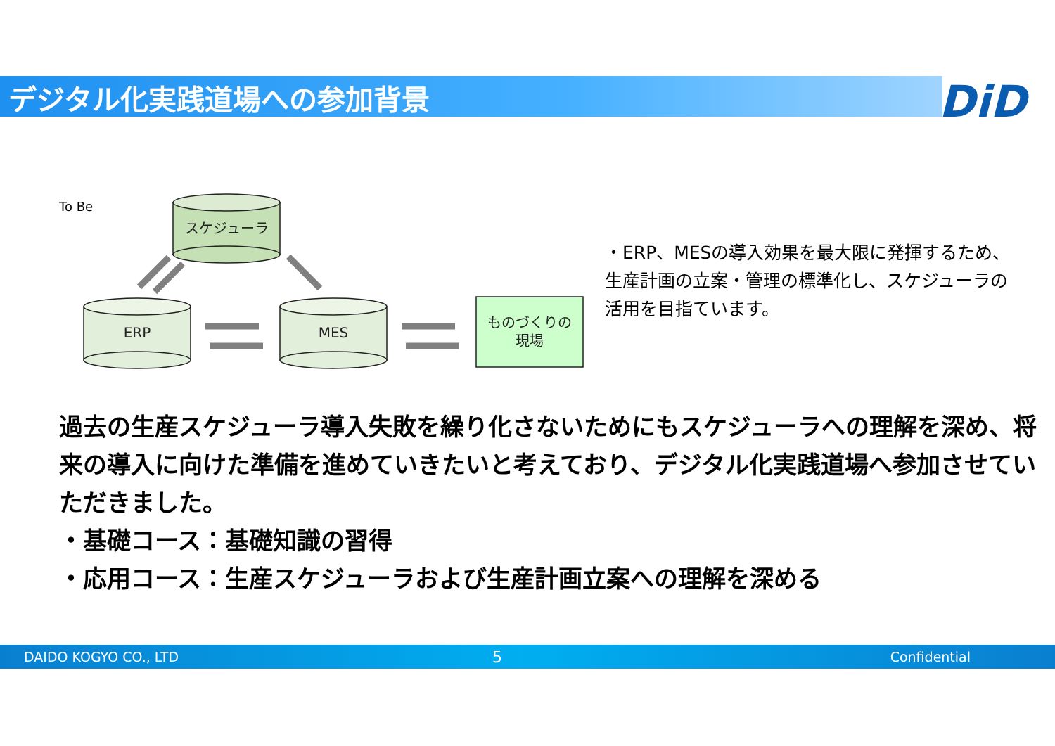デジタル化実践道場への参加背景 DiD
To Be
スケジューラ
ERP
MES
ものづくりの
現場
・ERP、MESの導入効果を最大限に発揮するため、生産計画の立案・管理の標準化し、スケジューラの活用を目指ています。
過去の生産スケジューラ導入失敗を繰り化さないためにもスケジューラへの理解を深め、将来の導入に向けた準備を進めていきたいと考えており、デジタル化実践道場へ参加させていただきました。
・基礎コース：基礎知識の習得
・応用コース：生産スケジューラおよび生産計画立案への理解を深める
DAIDO KOGYO CO., LTD 5 Confidential